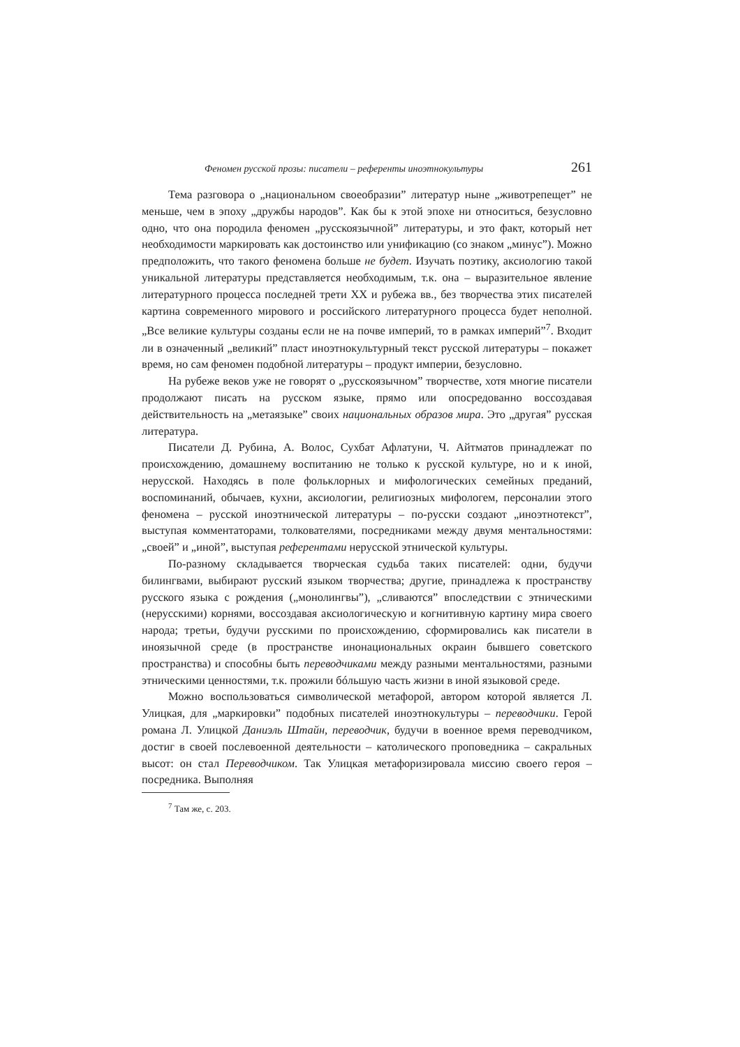Феномен русской прозы: писатели – референты иноэтнокультуры 261
Тема разговора о „национальном своеобразии” литератур ныне „животрепещет” не меньше, чем в эпоху „дружбы народов”. Как бы к этой эпохе ни относиться, безусловно одно, что она породила феномен „русскоязычной” литературы, и это факт, который нет необходимости маркировать как достоинство или унификацию (со знаком „минус”). Можно предположить, что такого феномена больше не будет. Изучать поэтику, аксиологию такой уникальной литературы представляется необходимым, т.к. она – выразительное явление литературного процесса последней трети XX и рубежа вв., без творчества этих писателей картина современного мирового и российского литературного процесса будет неполной. „Все великие культуры созданы если не на почве империй, то в рамках империй”<sup>7</sup>. Входит ли в означенный „великий” пласт иноэтнокультурный текст русской литературы – покажет время, но сам феномен подобной литературы – продукт империи, безусловно.
На рубеже веков уже не говорят о „русскоязычном” творчестве, хотя многие писатели продолжают писать на русском языке, прямо или опосредованно воссоздавая действительность на „метаязыке” своих национальных образов мира. Это „другая” русская литература.
Писатели Д. Рубина, А. Волос, Сухбат Афлатуни, Ч. Айтматов принадлежат по происхождению, домашнему воспитанию не только к русской культуре, но и к иной, нерусской. Находясь в поле фольклорных и мифологических семейных преданий, воспоминаний, обычаев, кухни, аксиологии, религиозных мифологем, персоналии этого феномена – русской иноэтнической литературы – по-русски создают „иноэтнотекст”, выступая комментаторами, толкователями, посредниками между двумя ментальностями: „своей” и „иной”, выступая референтами нерусской этнической культуры.
По-разному складывается творческая судьба таких писателей: одни, будучи билингвами, выбирают русский языком творчества; другие, принадлежа к пространству русского языка с рождения („монолингвы”), „сливаются” впоследствии с этническими (нерусскими) корнями, воссоздавая аксиологическую и когнитивную картину мира своего народа; третьи, будучи русскими по происхождению, сформировались как писатели в иноязычной среде (в пространстве инонациональных окраин бывшего советского пространства) и способны быть переводчиками между разными ментальностями, разными этническими ценностями, т.к. прожили бóльшую часть жизни в иной языковой среде.
Можно воспользоваться символической метафорой, автором которой является Л. Улицкая, для „маркировки” подобных писателей иноэтнокультуры – переводчики. Герой романа Л. Улицкой Даниэль Штайн, переводчик, будучи в военное время переводчиком, достиг в своей послевоенной деятельности – католического проповедника – сакральных высот: он стал Переводчиком. Так Улицкая метафоризировала миссию своего героя – посредника. Выполняя
<sup>7</sup> Там же, с. 203.